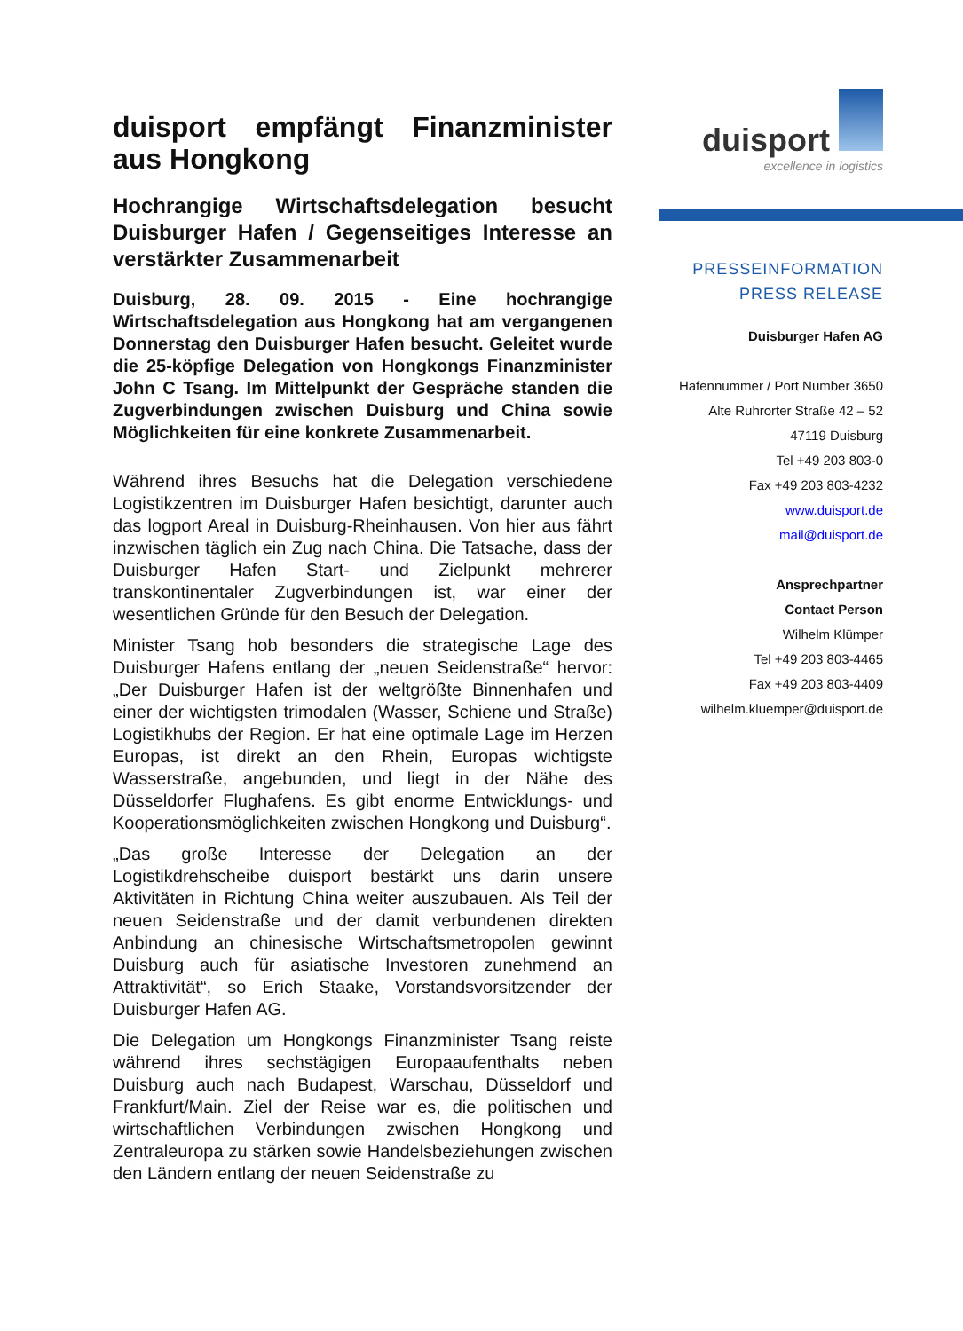duisport empfängt Finanzminister aus Hongkong
Hochrangige Wirtschaftsdelegation besucht Duisburger Hafen / Gegenseitiges Interesse an verstärkter Zusammenarbeit
Duisburg, 28. 09. 2015 - Eine hochrangige Wirtschaftsdelegation aus Hongkong hat am vergangenen Donnerstag den Duisburger Hafen besucht. Geleitet wurde die 25-köpfige Delegation von Hongkongs Finanzminister John C Tsang. Im Mittelpunkt der Gespräche standen die Zugverbindungen zwischen Duisburg und China sowie Möglichkeiten für eine konkrete Zusammenarbeit.
Während ihres Besuchs hat die Delegation verschiedene Logistikzentren im Duisburger Hafen besichtigt, darunter auch das logport Areal in Duisburg-Rheinhausen. Von hier aus fährt inzwischen täglich ein Zug nach China. Die Tatsache, dass der Duisburger Hafen Start- und Zielpunkt mehrerer transkontinentaler Zugverbindungen ist, war einer der wesentlichen Gründe für den Besuch der Delegation.
Minister Tsang hob besonders die strategische Lage des Duisburger Hafens entlang der „neuen Seidenstraße“ hervor: „Der Duisburger Hafen ist der weltgrößte Binnenhafen und einer der wichtigsten trimodalen (Wasser, Schiene und Straße) Logistikhubs der Region. Er hat eine optimale Lage im Herzen Europas, ist direkt an den Rhein, Europas wichtigste Wasserstraße, angebunden, und liegt in der Nähe des Düsseldorfer Flughafens. Es gibt enorme Entwicklungs- und Kooperationsmöglichkeiten zwischen Hongkong und Duisburg“.
„Das große Interesse der Delegation an der Logistikdrehscheibe duisport bestärkt uns darin unsere Aktivitäten in Richtung China weiter auszubauen. Als Teil der neuen Seidenstraße und der damit verbundenen direkten Anbindung an chinesische Wirtschaftsmetropolen gewinnt Duisburg auch für asiatische Investoren zunehmend an Attraktivität“, so Erich Staake, Vorstandsvorsitzender der Duisburger Hafen AG.
Die Delegation um Hongkongs Finanzminister Tsang reiste während ihres sechstägigen Europaaufenthalts neben Duisburg auch nach Budapest, Warschau, Düsseldorf und Frankfurt/Main. Ziel der Reise war es, die politischen und wirtschaftlichen Verbindungen zwischen Hongkong und Zentraleuropa zu stärken sowie Handelsbeziehungen zwischen den Ländern entlang der neuen Seidenstraße zu
duisport
excellence in logistics
PRESSEINFORMATION
PRESS RELEASE
Duisburger Hafen AG
Hafennummer / Port Number 3650
Alte Ruhrorter Straße 42 – 52
47119 Duisburg
Tel +49 203 803-0
Fax +49 203 803-4232
www.duisport.de
mail@duisport.de
Ansprechpartner
Contact Person
Wilhelm Klümper
Tel +49 203 803-4465
Fax +49 203 803-4409
wilhelm.kluemper@duisport.de